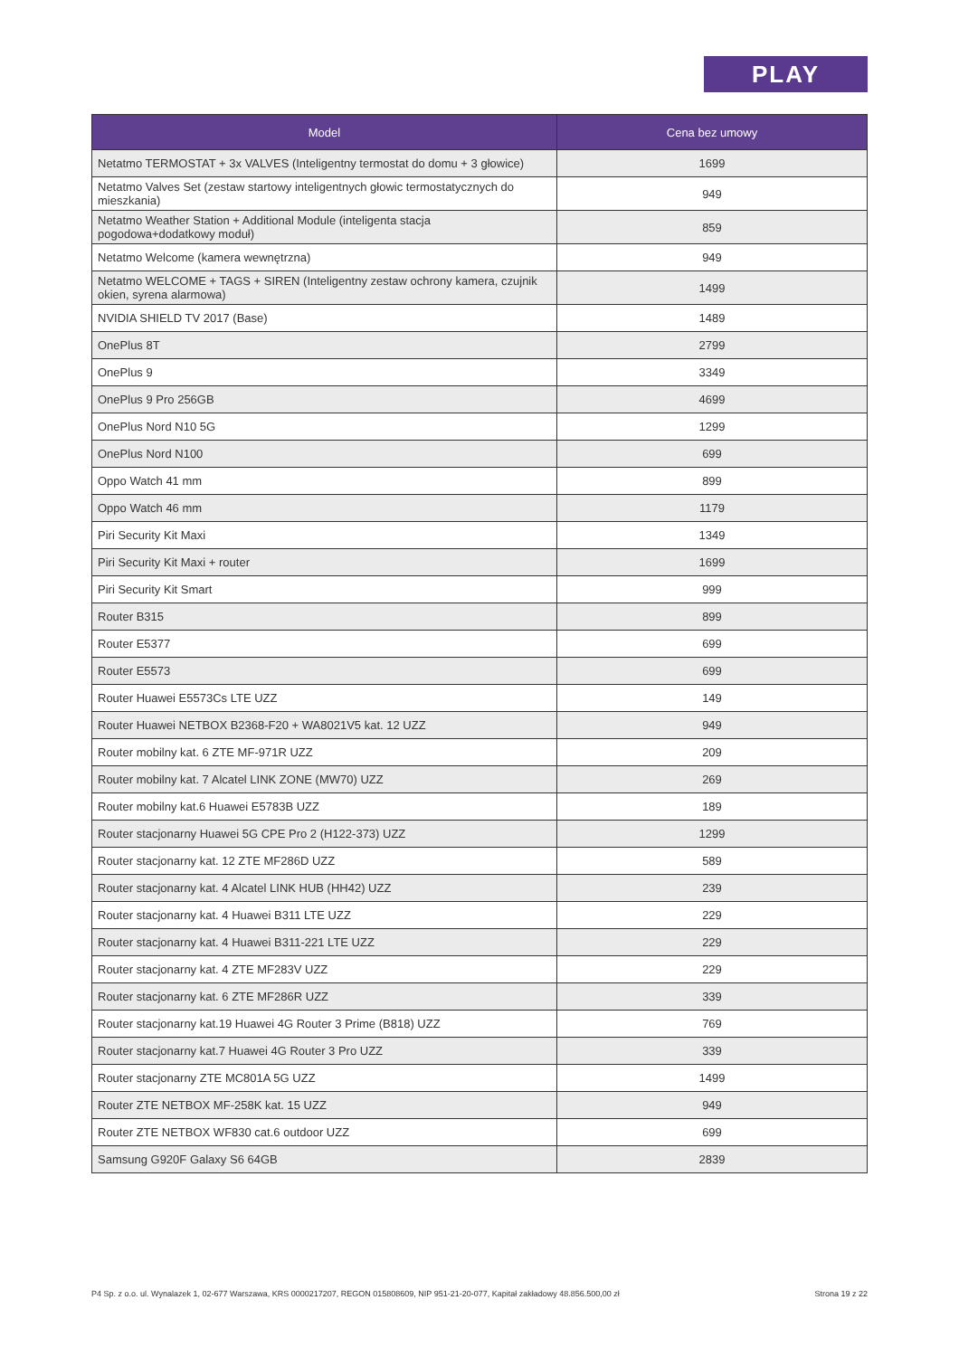PLAY
| Model | Cena bez umowy |
| --- | --- |
| Netatmo TERMOSTAT + 3x VALVES (Inteligentny termostat do domu + 3 głowice) | 1699 |
| Netatmo Valves Set (zestaw startowy inteligentnych głowic termostatycznych do mieszkania) | 949 |
| Netatmo Weather Station + Additional Module (inteligenta stacja pogodowa+dodatkowy moduł) | 859 |
| Netatmo Welcome (kamera wewnętrzna) | 949 |
| Netatmo WELCOME + TAGS + SIREN (Inteligentny zestaw ochrony kamera, czujnik okien, syrena alarmowa) | 1499 |
| NVIDIA SHIELD TV 2017 (Base) | 1489 |
| OnePlus 8T | 2799 |
| OnePlus 9 | 3349 |
| OnePlus 9 Pro 256GB | 4699 |
| OnePlus Nord N10 5G | 1299 |
| OnePlus Nord N100 | 699 |
| Oppo Watch 41 mm | 899 |
| Oppo Watch 46 mm | 1179 |
| Piri Security Kit Maxi | 1349 |
| Piri Security Kit Maxi + router | 1699 |
| Piri Security Kit Smart | 999 |
| Router B315 | 899 |
| Router E5377 | 699 |
| Router E5573 | 699 |
| Router Huawei E5573Cs LTE UZZ | 149 |
| Router Huawei NETBOX B2368-F20 + WA8021V5 kat. 12 UZZ | 949 |
| Router mobilny kat. 6 ZTE MF-971R UZZ | 209 |
| Router mobilny kat. 7 Alcatel LINK ZONE (MW70) UZZ | 269 |
| Router mobilny kat.6 Huawei E5783B UZZ | 189 |
| Router stacjonarny Huawei 5G CPE Pro 2 (H122-373) UZZ | 1299 |
| Router stacjonarny kat. 12 ZTE MF286D UZZ | 589 |
| Router stacjonarny kat. 4 Alcatel LINK HUB (HH42) UZZ | 239 |
| Router stacjonarny kat. 4 Huawei B311 LTE UZZ | 229 |
| Router stacjonarny kat. 4 Huawei B311-221 LTE UZZ | 229 |
| Router stacjonarny kat. 4 ZTE MF283V UZZ | 229 |
| Router stacjonarny kat. 6 ZTE MF286R UZZ | 339 |
| Router stacjonarny kat.19 Huawei 4G Router 3 Prime (B818) UZZ | 769 |
| Router stacjonarny kat.7 Huawei 4G Router 3 Pro UZZ | 339 |
| Router stacjonarny ZTE MC801A 5G UZZ | 1499 |
| Router ZTE NETBOX MF-258K kat. 15 UZZ | 949 |
| Router ZTE NETBOX WF830 cat.6 outdoor UZZ | 699 |
| Samsung G920F Galaxy S6 64GB | 2839 |
P4 Sp. z o.o. ul. Wynalazek 1, 02-677 Warszawa, KRS 0000217207, REGON 015808609, NIP 951-21-20-077, Kapitał zakładowy 48.856.500,00 zł Strona 19 z 22